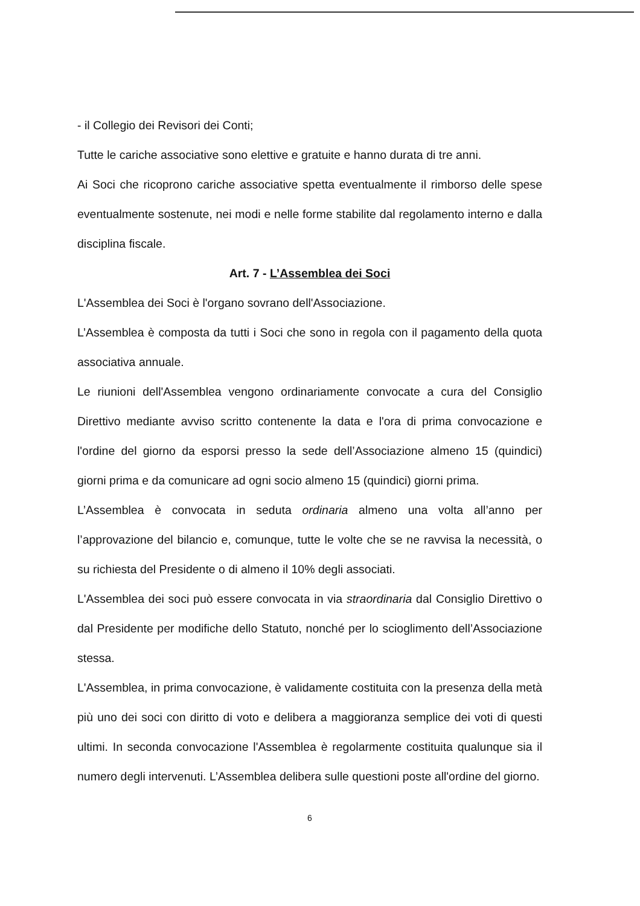- il Collegio dei Revisori dei Conti;
Tutte le cariche associative sono elettive e gratuite e hanno durata di tre anni.
Ai Soci che ricoprono cariche associative spetta eventualmente il rimborso delle spese eventualmente sostenute, nei modi e nelle forme stabilite dal regolamento interno e dalla disciplina fiscale.
Art. 7 - L’Assemblea dei Soci
L'Assemblea dei Soci è l'organo sovrano dell'Associazione.
L’Assemblea è composta da tutti i Soci che sono in regola con il pagamento della quota associativa annuale.
Le riunioni dell'Assemblea vengono ordinariamente convocate a cura del Consiglio Direttivo mediante avviso scritto contenente la data e l'ora di prima convocazione e l'ordine del giorno da esporsi presso la sede dell’Associazione almeno 15 (quindici) giorni prima e da comunicare ad ogni socio almeno 15 (quindici) giorni prima.
L’Assemblea è convocata in seduta ordinaria almeno una volta all’anno per l’approvazione del bilancio e, comunque, tutte le volte che se ne ravvisa la necessità, o su richiesta del Presidente o di almeno il 10% degli associati.
L'Assemblea dei soci può essere convocata in via straordinaria dal Consiglio Direttivo o dal Presidente per modifiche dello Statuto, nonché per lo scioglimento dell’Associazione stessa.
L'Assemblea, in prima convocazione, è validamente costituita con la presenza della metà più uno dei soci con diritto di voto e delibera a maggioranza semplice dei voti di questi ultimi. In seconda convocazione l'Assemblea è regolarmente costituita qualunque sia il numero degli intervenuti. L’Assemblea delibera sulle questioni poste all'ordine del giorno.
6